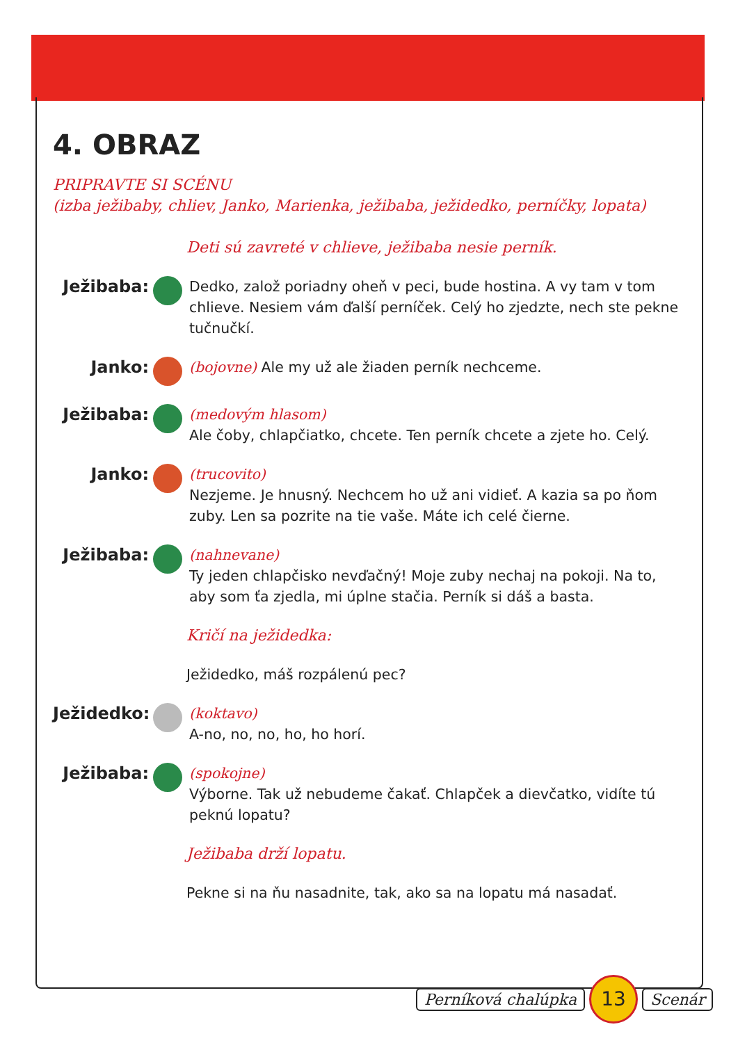4. OBRAZ
PRIPRAVTE SI SCÉNU
(izba ježibaby, chliev, Janko, Marienka, ježibaba, ježidedko, perníčky, lopata)
Deti sú zavreté v chlieve, ježibaba nesie perník.
Ježibaba:
Dedko, založ poriadny oheň v peci, bude hostina. A vy tam v tom chlieve. Nesiem vám ďalší perníček. Celý ho zjedzte, nech ste pekne tučnučkí.
Janko:
(bojovne) Ale my už ale žiaden perník nechceme.
Ježibaba:
(medovým hlasom)
Ale čoby, chlapčiatko, chcete. Ten perník chcete a zjete ho. Celý.
Janko:
(trucovito)
Nezjeme. Je hnusný. Nechcem ho už ani vidieť. A kazia sa po ňom zuby. Len sa pozrite na tie vaše. Máte ich celé čierne.
Ježibaba:
(nahnevane)
Ty jeden chlapčisko nevďačný! Moje zuby nechaj na pokoji. Na to, aby som ťa zjedla, mi úplne stačia. Perník si dáš a basta.
Kričí na ježidedka:
Ježidedko, máš rozpálenú pec?
Ježidedko:
(koktavo)
A-no, no, no, ho, ho horí.
Ježibaba:
(spokojne)
Výborne. Tak už nebudeme čakať. Chlapček a dievčatko, vidíte tú peknú lopatu?
Ježibaba drží lopatu.
Pekne si na ňu nasadnite, tak, ako sa na lopatu má nasadať.
Perníková chalúpka 13 Scenár